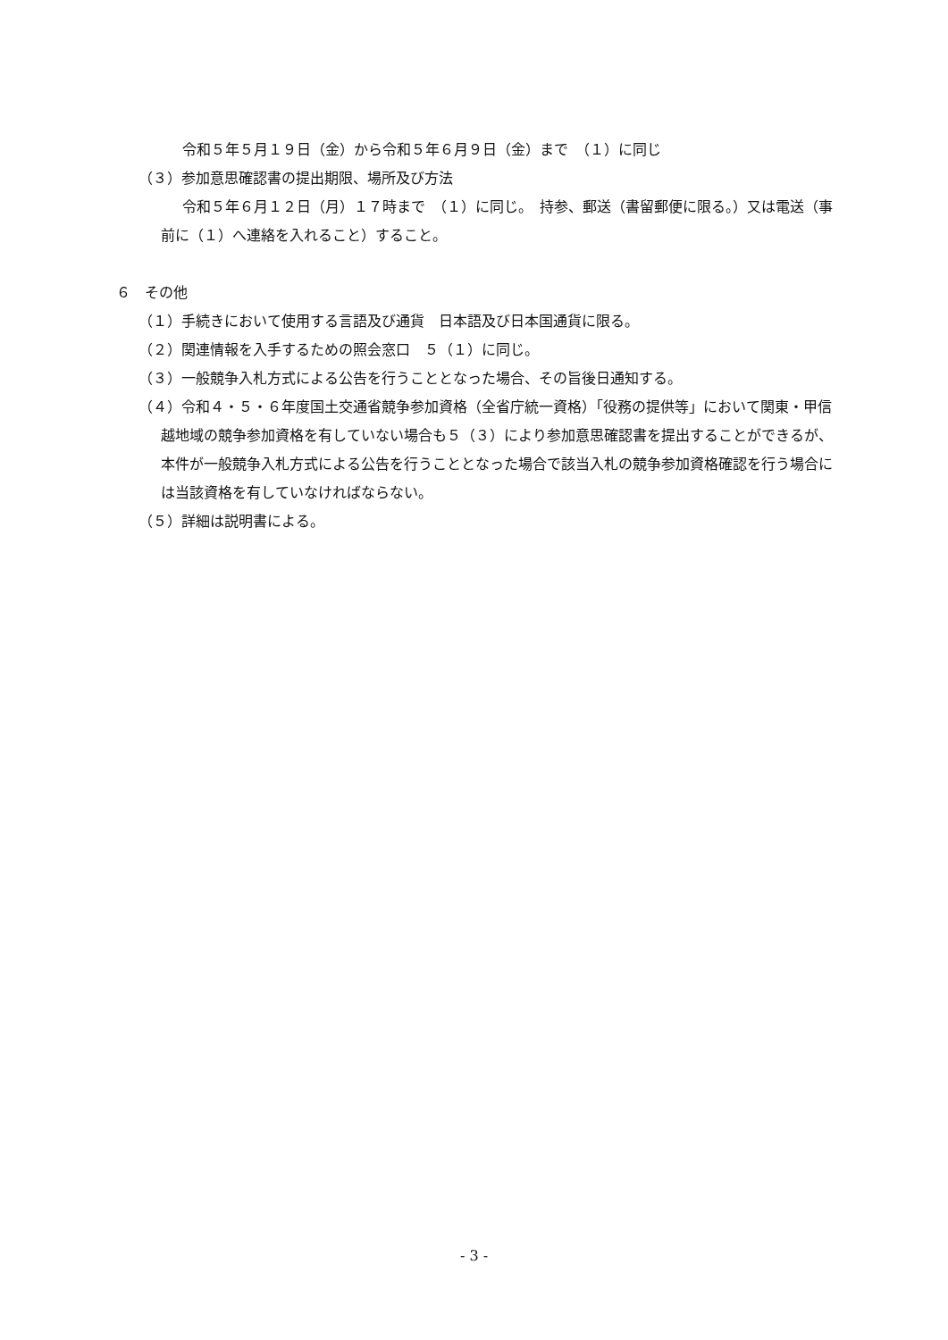令和５年５月１９日（金）から令和５年６月９日（金）まで　（１）に同じ
（３）参加意思確認書の提出期限、場所及び方法
令和５年６月１２日（月）１７時まで　（１）に同じ。　持参、郵送（書留郵便に限る。）又は電送（事前に（１）へ連絡を入れること）すること。
６　その他
（１）手続きにおいて使用する言語及び通貨　日本語及び日本国通貨に限る。
（２）関連情報を入手するための照会窓口　５（１）に同じ。
（３）一般競争入札方式による公告を行うこととなった場合、その旨後日通知する。
（４）令和４・５・６年度国土交通省競争参加資格（全省庁統一資格）「役務の提供等」において関東・甲信越地域の競争参加資格を有していない場合も５（３）により参加意思確認書を提出することができるが、本件が一般競争入札方式による公告を行うこととなった場合で該当入札の競争参加資格確認を行う場合には当該資格を有していなければならない。
（５）詳細は説明書による。
- 3 -